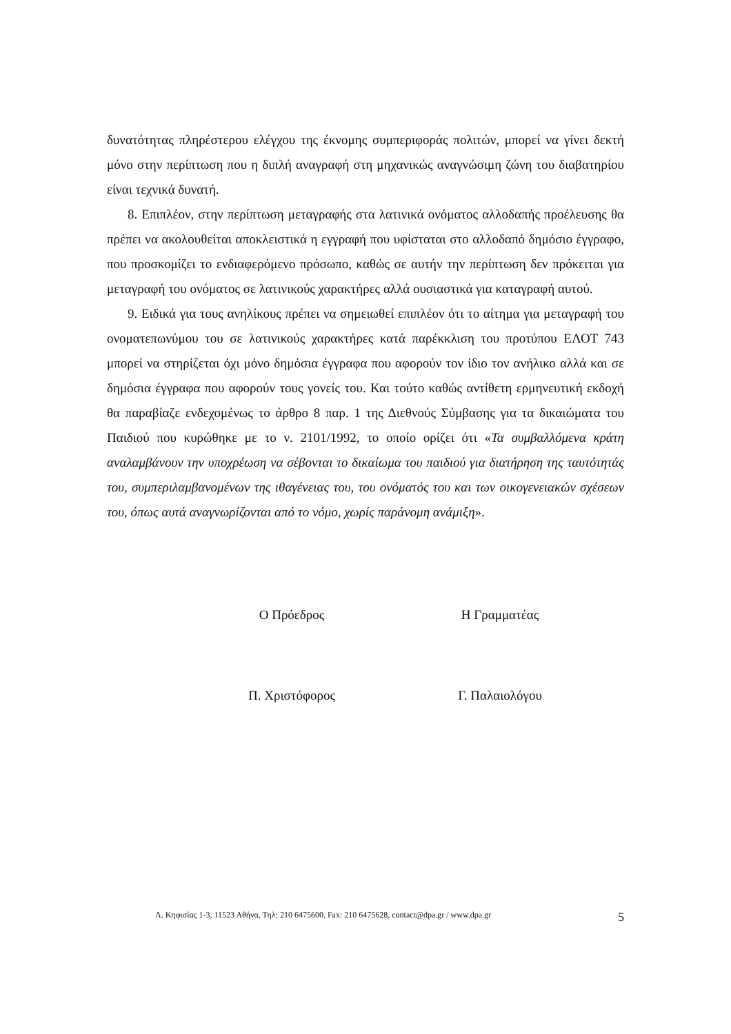δυνατότητας πληρέστερου ελέγχου της έκνομης συμπεριφοράς πολιτών, μπορεί να γίνει δεκτή μόνο στην περίπτωση που η διπλή αναγραφή στη μηχανικώς αναγνώσιμη ζώνη του διαβατηρίου είναι τεχνικά δυνατή.
8. Επιπλέον, στην περίπτωση μεταγραφής στα λατινικά ονόματος αλλοδαπής προέλευσης θα πρέπει να ακολουθείται αποκλειστικά η εγγραφή που υφίσταται στο αλλοδαπό δημόσιο έγγραφο, που προσκομίζει το ενδιαφερόμενο πρόσωπο, καθώς σε αυτήν την περίπτωση δεν πρόκειται για μεταγραφή του ονόματος σε λατινικούς χαρακτήρες αλλά ουσιαστικά για καταγραφή αυτού.
9. Ειδικά για τους ανηλίκους πρέπει να σημειωθεί επιπλέον ότι το αίτημα για μεταγραφή του ονοματεπωνύμου του σε λατινικούς χαρακτήρες κατά παρέκκλιση του προτύπου ΕΛΟΤ 743 μπορεί να στηρίζεται όχι μόνο δημόσια έγγραφα που αφορούν τον ίδιο τον ανήλικο αλλά και σε δημόσια έγγραφα που αφορούν τους γονείς του. Και τούτο καθώς αντίθετη ερμηνευτική εκδοχή θα παραβίαζε ενδεχομένως το άρθρο 8 παρ. 1 της Διεθνούς Σύμβασης για τα δικαιώματα του Παιδιού που κυρώθηκε με το ν. 2101/1992, το οποίο ορίζει ότι «Τα συμβαλλόμενα κράτη αναλαμβάνουν την υποχρέωση να σέβονται το δικαίωμα του παιδιού για διατήρηση της ταυτότητάς του, συμπεριλαμβανομένων της ιθαγένειας του, του ονόματός του και των οικογενειακών σχέσεων του, όπως αυτά αναγνωρίζονται από το νόμο, χωρίς παράνομη ανάμιξη».
Ο Πρόεδρος Η Γραμματέας
Π. Χριστόφορος Γ. Παλαιολόγου
Λ. Κηφισίας 1-3, 11523 Αθήνα, Τηλ: 210 6475600, Fax: 210 6475628, contact@dpa.gr / www.dpa.gr 5